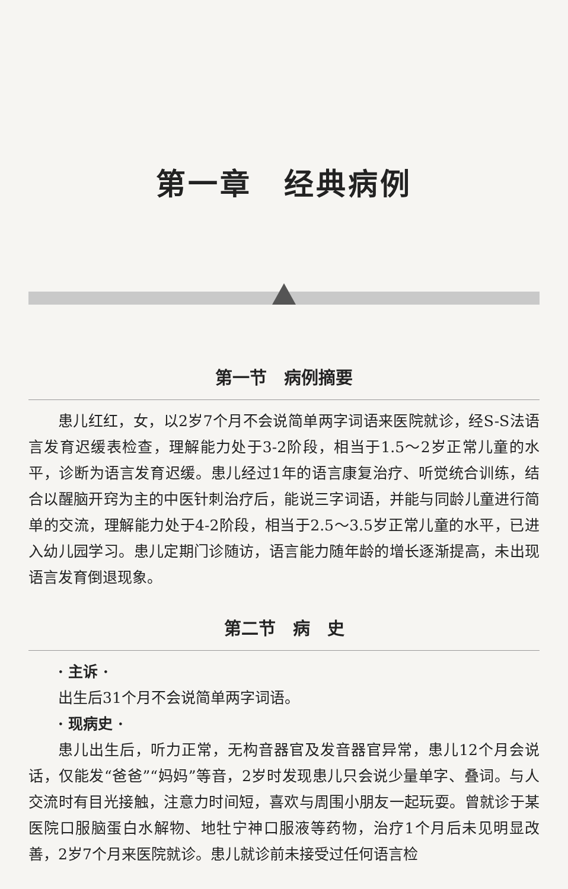第一章　经典病例
第一节　病例摘要
患儿红红，女，以2岁7个月不会说简单两字词语来医院就诊，经S-S法语言发育迟缓表检查，理解能力处于3-2阶段，相当于1.5～2岁正常儿童的水平，诊断为语言发育迟缓。患儿经过1年的语言康复治疗、听觉统合训练，结合以醒脑开窍为主的中医针刺治疗后，能说三字词语，并能与同龄儿童进行简单的交流，理解能力处于4-2阶段，相当于2.5～3.5岁正常儿童的水平，已进入幼儿园学习。患儿定期门诊随访，语言能力随年龄的增长逐渐提高，未出现语言发育倒退现象。
第二节　病　史
· 主诉 ·
出生后31个月不会说简单两字词语。
· 现病史 ·
患儿出生后，听力正常，无构音器官及发音器官异常，患儿12个月会说话，仅能发“爸爸”“妈妈”等音，2岁时发现患儿只会说少量单字、叠词。与人交流时有目光接触，注意力时间短，喜欢与周围小朋友一起玩耍。曾就诊于某医院口服脑蛋白水解物、地牡宁神口服液等药物，治疗1个月后未见明显改善，2岁7个月来医院就诊。患儿就诊前未接受过任何语言检